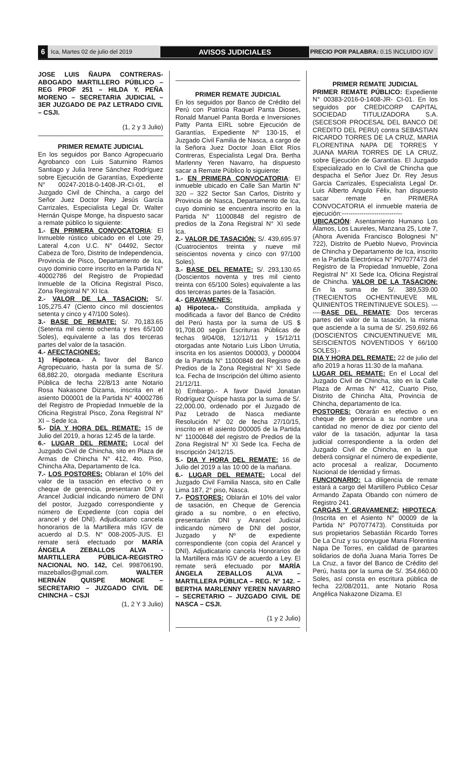6 Ica, Martes 02 de julio del 2019 AVISOS JUDICIALES PRECIO POR PALABRA: 0.15 INCLUIDO IGV
JOSE LUIS ÑAUPA CONTRERAS- ABOGADO MARTILLERO PÚBLICO – REG PROF 251 – HILDA Y. PEÑA MORENO – SECRETARIA JUDICIAL – 3ER JUZGADO DE PAZ LETRADO CIVIL – CSJI.
(1, 2 y 3 Julio)
PRIMER REMATE JUDICIAL
En los seguidos por Banco Agropecuario Agrobanco con Luis Saturnino Ramos Santiago y Julia Irene Sánchez Rodríguez sobre Ejecución de Garantías, Expediente N° 00247-2018-0-1408-JR-CI-01, el Juzgado Civil de Chincha, a cargo del Señor Juez Doctor Rey Jesús García Carrizales, Especialista Legal Dr. Walter Hernán Quispe Monge, ha dispuesto sacar a remate público lo siguiente:
1.- EN PRIMERA CONVOCATORIA: El Inmueble rústico ubicado en el Lote 29, Lateral 4,con U.C. N° 04492, Sector Cabeza de Toro, Distrito de Independencia, Provincia de Pisco, Departamento de Ica, cuyo dominio corre inscrito en la Partida N° 40002786 del Registro de Propiedad Inmueble de la Oficina Registral Pisco, Zona Registral N° XI Ica.
2.- VALOR DE LA TASACION: S/. 105,275.47 (Ciento cinco mil doscientos setenta y cinco y 47/100 Soles).
3.- BASE DE REMATE: S/. 70,183.65 (Setenta mil ciento ochenta y tres 65/100 Soles), equivalente a las dos terceras partes del valor de la tasación.
4.- AFECTACIONES:
1) Hipoteca.- A favor del Banco Agropecuario, hasta por la suma de S/. 68,882.20, otorgada mediante Escritura Pública de fecha 22/8/13 ante Notario Rosa Nakasone Dizama, inscrita en el asiento D00001 de la Partida N° 40002786 del Registro de Propiedad Inmueble de la Oficina Registral Pisco, Zona Registral N° XI – Sede Ica.
5.- DÍA Y HORA DEL REMATE: 15 de Julio del 2019, a horas 12:45 de la tarde.
6.- LUGAR DEL REMATE: Local del Juzgado Civil de Chincha, sito en Plaza de Armas de Chincha N° 412, 4to. Piso, Chincha Alta, Departamento de Ica.
7.- LOS POSTORES: Oblaran el 10% del valor de la tasación en efectivo o en cheque de gerencia, presentaran DNI y Arancel Judicial indicando número de DNI del postor, Juzgado correspondiente y número de Expediente (con copia del arancel y del DNI). Adjudicatario cancela honorarios de la Martillera más IGV de acuerdo al D.S. N° 008-2005-JUS. El remate será efectuado por MARÍA ÁNGELA ZEBALLOS ALVA - MARTILLERA PÚBLICA-REGISTRO NACIONAL NO. 142, Cel. 998706190, mazeballos@gmail.com. WALTER HERNÁN QUISPE MONGE – SECRETARIO – JUZGADO CIVIL DE CHINCHA – CSJI
(1, 2 Y 3 Julio)
PRIMER REMATE JUDICIAL
En los seguidos por Banco de Crédito del Perú con Patricia Raquel Panta Dioses, Ronald Manuel Panta Borda e Inversiones Patty Panta EIRL sobre Ejecución de Garantías, Expediente Nº 130-15, el Juzgado Civil Familia de Nasca, a cargo de la Señora Juez Doctor Joan Eliot Ríos Contreras, Especialista Legal Dra. Bertha Marlenny Yeren Navarro, ha dispuesto sacar a Remate Público lo siguiente:
1.- EN PRIMERA CONVOCATORIA: El inmueble ubicado en Calle San Martin N° 320 – 322 Sector San Carlos, Distrito y Provincia de Nasca, Departamento de Ica, cuyo dominio se encuentra inscrito en la Partida N° 11000848 del registro de predios de la Zona Registral N° XI sede Ica.
2.- VALOR DE TASACIÓN: S/. 439,695.97 (Cuatrocientos treinta y nueve mil seiscientos noventa y cinco con 97/100 Soles).
3.- BASE DEL REMATE: S/. 293,130.65 (Doscientos noventa y tres mil ciento treinta con 65/100 Soles) equivalente a las dos terceras partes de la Tasación.
4.- GRAVAMENES:
a) Hipoteca.- Constituida, ampliada y modificada a favor del Banco de Crédito del Perú hasta por la suma de US $ 91,708.00 según Escrituras Públicas de fechas 9/04/08, 12/12/11 y 15/12/11 otorgadas ante Notario Luis Libon Urrutia, inscrita en los asientos D00003, y D00004 de la Partida N° 11000848 del Registro de Predios de la Zona Registral N° XI Sede Ica. Fecha de Inscripción del último asiento 21/12/11.
b) Embargo.- A favor David Jonatan Rodríguez Quispe hasta por la suma de S/. 22,000.00, ordenado por el Juzgado de Paz Letrado de Nasca mediante Resolución N° 02 de fecha 27/10/15, inscrito en el asiento D00005 de la Partida N° 11000848 del registro de Predios de la Zona Registral N° XI Sede Ica. Fecha de Inscripción 24/12/15.
5.- DIA Y HORA DEL REMATE: 16 de Julio del 2019 a las 10:00 de la mañana.
6.- LUGAR DEL REMATE: Local del Juzgado Civil Familia Nasca, sito en Calle Lima 187, 2° piso, Nasca.
7.- POSTORES: Oblarán el 10% del valor de tasación, en Cheque de Gerencia girado a su nombre, o en efectivo, presentarán DNI y Arancel Judicial indicando número de DNI del postor, Juzgado y Nº de expediente correspondiente (con copia del Arancel y DNI). Adjudicatario cancela Honorarios de la Martillera más IGV de acuerdo a Ley. El remate será efectuado por MARÍA ÁNGELA ZEBALLOS ALVA – MARTILLERA PÚBLICA – REG. N° 142. – BERTHA MARLENNY YEREN NAVARRO – SECRETARIO – JUZGADO CIVIL DE NASCA – CSJI.
(1 y 2 Julio)
PRIMER REMATE JUDICIAL
PRIMER REMATE PÚBLICO: Expediente N° 00383-2016-0-1408-JR- CI-01. En los seguidos por CREDICORP CAPITAL SOCIEDAD TITULIZADORA S.A. (SECESOR PROCESAL DEL BANCO DE CREDITO DEL PERU) contra SEBASTIAN RICARDO TORRES DE LA CRUZ, MARIA FLORENTINA NAPA DE TORRES Y JUANA MARIA TORRES DE LA CRUZ, sobre Ejecución de Garantías. El Juzgado Especializado en lo Civil de Chincha que despacha el Señor Juez Dr. Rey Jesus Garcia Carrizales, Especialista Legal Dr. Luis Alberto Angulo Félix, han dispuesto sacar remate en PRIMERA CONVOCATORIA el inmueble materia de ejecución:----------------------------UBICACIÓN: Asentamiento Humano Los Álamos, Los Laureles, Manzana 25, Lote 7, (Ahora Avenida Francisco Bolognesi N° 722), Distrito de Pueblo Nuevo, Provincia de Chincha y Departamento de Ica, inscrito en la Partida Electrónica N° P07077473 del Registro de la Propiedad Inmueble, Zona Registral N° XI Sede Ica, Oficina Registral de Chincha. VALOR DE LA TASACION: En la suma de S/. 389,539.00 (TRECIENTOS OCHENTINUEVE MIL QUINIENTOS TREINTINUEVE SOLES). -------BASE DEL REMATE: Dos terceras partes del valor de la tasación, la misma que asciende a la suma de S/. 259,692.66 (DOSCIENTOS CINCUENTINUEVE MIL SEISCIENTOS NOVENTIDOS Y 66/100 SOLES).-
DIA Y HORA DEL REMATE: 22 de julio del año 2019 a horas 11:30 de la mañana.
LUGAR DEL REMATE: En el Local del Juzgado Civil de Chincha, sito en la Calle Plaza de Armas N° 412, Cuarto Piso, Distrito de Chincha Alta, Provincia de Chincha, departamento de Ica.
POSTORES: Obrarán en efectivo o en cheque de gerencia a su nombre una cantidad no menor de diez por ciento del valor de la tasación, adjuntar la tasa judicial correspondiente a la orden del Juzgado Civil de Chincha, en la que deberá consignar el número de expediente, acto procesal a realizar, Documento Nacional de Identidad y firmas.
FUNCIONARIO: La diligencia de remate estará a cargo del Martillero Publico Cesar Armando Zapata Obando con número de Registro 241.
CARGAS Y GRAVAMENEZ: HIPOTECA: (Inscrita en el Asiento N° 00009 de la Partida N° P07077473). Constituida por sus propietarios Sebastián Ricardo Torres De La Cruz y su conyugue Maria Florentina Napa De Torres, en calidad de garantes solidarios de doña Juana Maria Torres De La Cruz, a favor del Banco de Crédito del Perú, hasta por la suma de S/. 354,660.00 Soles, así consta en escritura pública de fecha 22/08/2011, ante Notario Rosa Angélica Nakazone Dizama. El